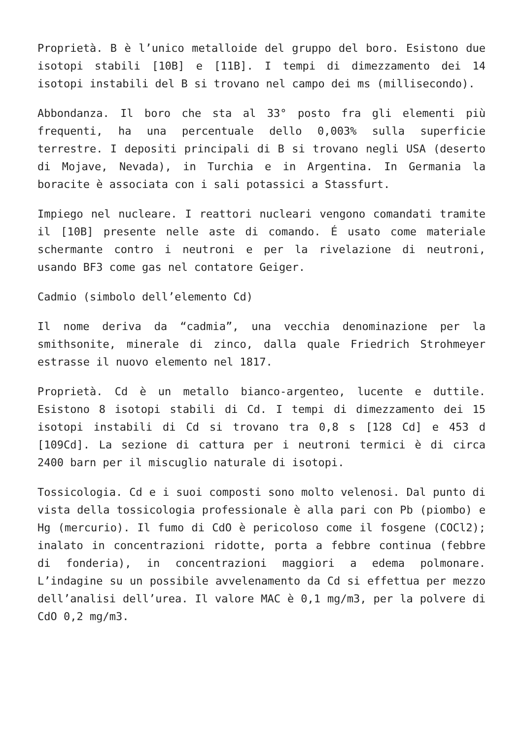Proprietà. B è l’unico metalloide del gruppo del boro. Esistono due isotopi stabili [10B] e [11B]. I tempi di dimezzamento dei 14 isotopi instabili del B si trovano nel campo dei ms (millisecondo).
Abbondanza. Il boro che sta al 33° posto fra gli elementi più frequenti, ha una percentuale dello 0,003% sulla superficie terrestre. I depositi principali di B si trovano negli USA (deserto di Mojave, Nevada), in Turchia e in Argentina. In Germania la boracite è associata con i sali potassici a Stassfurt.
Impiego nel nucleare. I reattori nucleari vengono comandati tramite il [10B] presente nelle aste di comando. É usato come materiale schermante contro i neutroni e per la rivelazione di neutroni, usando BF3 come gas nel contatore Geiger.
Cadmio (simbolo dell’elemento Cd)
Il nome deriva da “cadmia”, una vecchia denominazione per la smithsonite, minerale di zinco, dalla quale Friedrich Strohmeyer estrasse il nuovo elemento nel 1817.
Proprietà. Cd è un metallo bianco-argenteo, lucente e duttile. Esistono 8 isotopi stabili di Cd. I tempi di dimezzamento dei 15 isotopi instabili di Cd si trovano tra 0,8 s [128 Cd] e 453 d [109Cd]. La sezione di cattura per i neutroni termici è di circa 2400 barn per il miscuglio naturale di isotopi.
Tossicologia. Cd e i suoi composti sono molto velenosi. Dal punto di vista della tossicologia professionale è alla pari con Pb (piombo) e Hg (mercurio). Il fumo di CdO è pericoloso come il fosgene (COCl2); inalato in concentrazioni ridotte, porta a febbre continua (febbre di fonderia), in concentrazioni maggiori a edema polmonare. L’indagine su un possibile avvelenamento da Cd si effettua per mezzo dell’analisi dell’urea. Il valore MAC è 0,1 mg/m3, per la polvere di CdO 0,2 mg/m3.